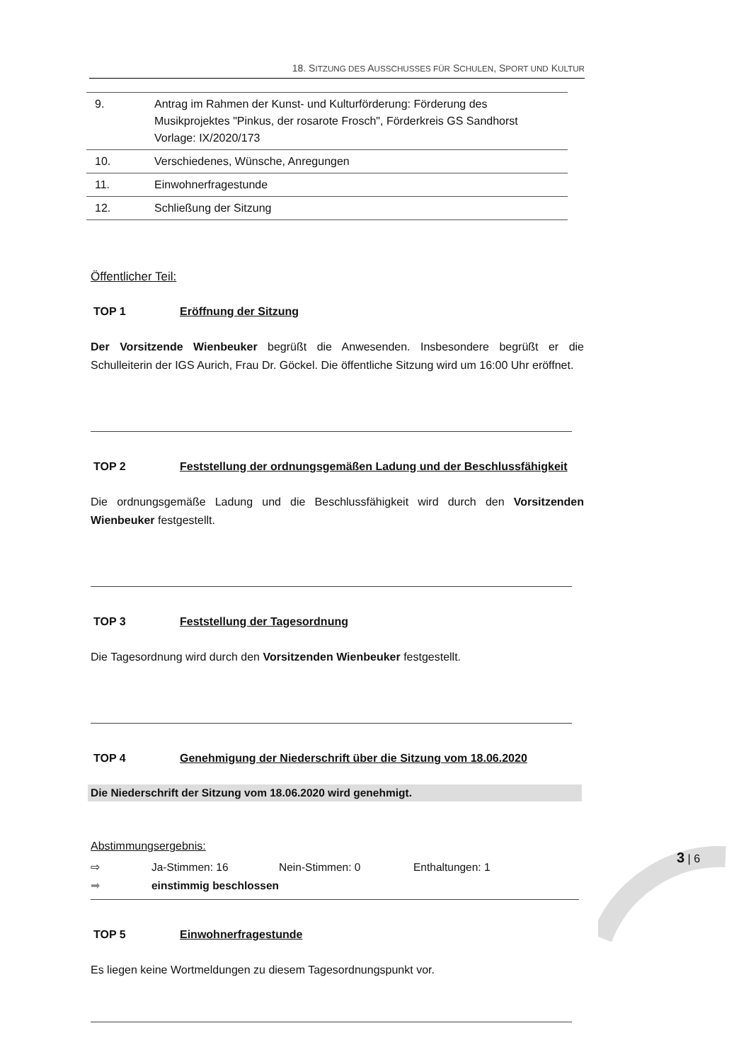18. SITZUNG DES AUSSCHUSSES FÜR SCHULEN, SPORT UND KULTUR
| 9. | Antrag im Rahmen der Kunst- und Kulturförderung: Förderung des Musikprojektes "Pinkus, der rosarote Frosch", Förderkreis GS Sandhorst Vorlage: IX/2020/173 |
| 10. | Verschiedenes, Wünsche, Anregungen |
| 11. | Einwohnerfragestunde |
| 12. | Schließung der Sitzung |
Öffentlicher Teil:
TOP 1 Eröffnung der Sitzung
Der Vorsitzende Wienbeuker begrüßt die Anwesenden. Insbesondere begrüßt er die Schulleiterin der IGS Aurich, Frau Dr. Göckel. Die öffentliche Sitzung wird um 16:00 Uhr eröffnet.
TOP 2 Feststellung der ordnungsgemäßen Ladung und der Beschlussfähigkeit
Die ordnungsgemäße Ladung und die Beschlussfähigkeit wird durch den Vorsitzenden Wienbeuker festgestellt.
TOP 3 Feststellung der Tagesordnung
Die Tagesordnung wird durch den Vorsitzenden Wienbeuker festgestellt.
TOP 4 Genehmigung der Niederschrift über die Sitzung vom 18.06.2020
Die Niederschrift der Sitzung vom 18.06.2020 wird genehmigt.
Abstimmungsergebnis:
⇨ Ja-Stimmen: 16 Nein-Stimmen: 0 Enthaltungen: 1
➡ einstimmig beschlossen
TOP 5 Einwohnerfragestunde
Es liegen keine Wortmeldungen zu diesem Tagesordnungspunkt vor.
3 | 6